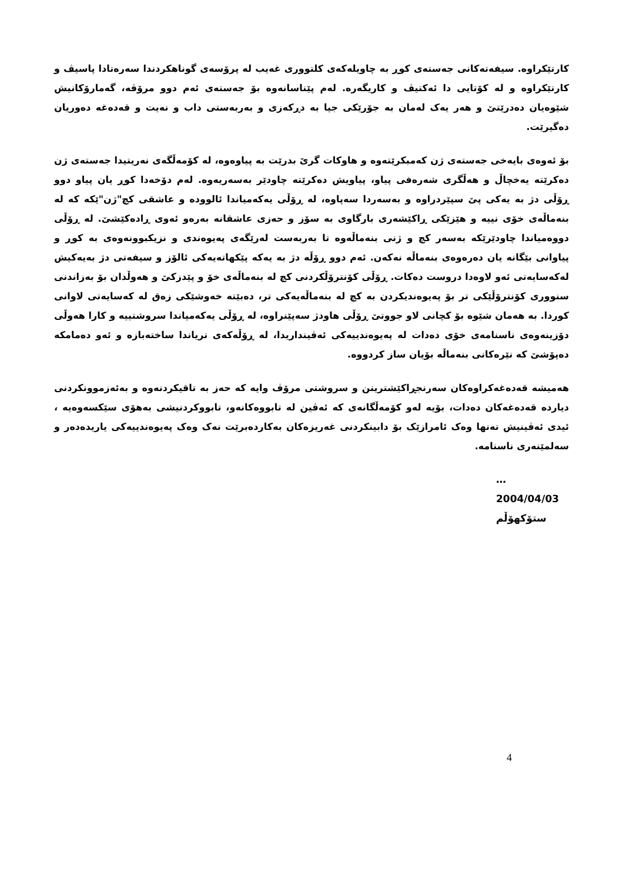کارتێکراوە. سیفەتەکانی جەستەی کوڕ بە چاویلەکەی کلتووری غەیب لە پرۆسەی گوناهکردندا سەرەتادا پاسیڤ و کارتێکراوە و لە کۆتایی دا ئەکتیڤ و کاریگەرە. لەم پێناسانەوە بۆ جەستەی ئەم دوو مرۆڤە، گەمارۆکانیش شێوەیان دەدرێتێ و هەر یەک لەمان بە جۆرێکی جیا بە دڕکەزی و بەربەستی داب و نەیت و قەدەغە دەوریان دەگیرێت.
بۆ ئەوەی بایەخی جەستەی ژن کەمبکرێتەوە و هاوکات گرێ بدرێت بە پیاوەوە، لە کۆمەڵگەی نەریتیدا جەستەی ژن دەکرێتە یەخچاڵ و هەڵگری شەرەفی پیاو، پیاویش دەکرێتە چاودێر بەسەریەوە. لەم دۆخەدا کوڕ یان پیاو دوو ڕۆڵی دژ بە یەکی پێ سپێردراوە و بەسەردا سەپاوە، لە ڕۆڵی یەکەمیاندا ئالوودە و عاشقی کچ"ژن"ێکە کە لە بنەماڵەی خۆی نییە و هێزێکی ڕاکێشەری بارگاوی بە سۆز و حەزی عاشقانە بەرەو ئەوی ڕادەکێشێ. لە ڕۆڵی دووەمیاندا چاودێرێکە بەسەر کچ و ژنی بنەماڵەوە تا بەربەست لەرێگەی پەیوەندی و نزیکبوونەوەی بە کوڕ و پیاوانی بێگانە یان دەرەوەی بنەماڵە نەکەن. ئەم دوو ڕۆڵە دژ بە یەکە پێکهاتەیەکی ئالۆز و سیفەتی دژ بەیەکیش لەکەسایەتی ئەو لاوەدا دروست دەکات. ڕۆڵی کۆنترۆڵکردنی کچ لە بنەماڵەی خۆ و پێدزکێ و هەوڵدان بۆ بەزاندنی سنووری کۆنترۆڵێکی تر بۆ پەیوەندیکردن بە کچ لە بنەماڵەیەکی تر، دەبێتە خەوشێکی زەق لە کەسایەتی لاوانی کوردا. بە هەمان شێوە بۆ کچانی لاو جووتێ ڕۆڵی هاودژ سەپێنراوە، لە ڕۆڵی یەکەمیاندا سروشتییە و کارا هەوڵی دۆزینەوەی ناسنامەی خۆی دەدات لە پەیوەندییەکی ئەڤینداریدا، لە ڕۆڵەکەی تریاندا ساختەبازە و ئەو دەمامکە دەپۆشێ کە نێرەکانی بنەماڵە بۆیان ساز کردووە.
هەمیشە قەدەغەکراوەکان سەرنجڕاکێشترینن و سروشتی مرۆڤ وایە کە حەز بە تاقیکردنەوە و بەئەزموونکردنی دیاردە قەدەغەکان دەدات، بۆیە لەو کۆمەڵگانەی کە ئەڤین لە تابووەکانەو، تابووکردنیشی بەهۆی سێکسەوەیە ، ئیدی ئەڤینیش تەنها وەک ئامرازێک بۆ دابینکردنی غەریزەکان بەکاردەبرێت نەک وەک پەیوەندییەکی یاریدەدەر و سەلمێنەری ناسنامە.
…
2004/04/03
ستۆکهۆڵم
4